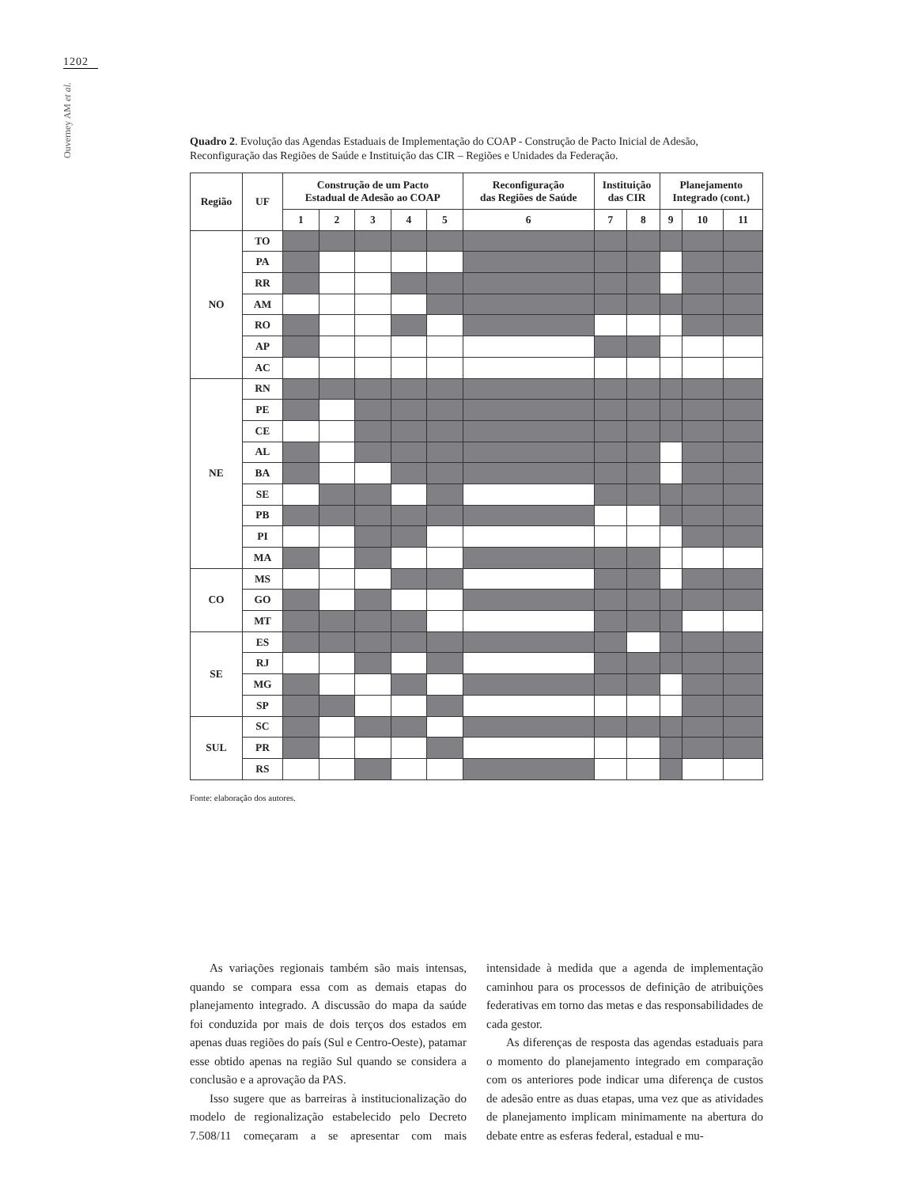1202
Ouverney AM et al.
Quadro 2. Evolução das Agendas Estaduais de Implementação do COAP - Construção de Pacto Inicial de Adesão, Reconfiguração das Regiões de Saúde e Instituição das CIR – Regiões e Unidades da Federação.
| Região | UF | Construção de um Pacto Estadual de Adesão ao COAP | | | | | Reconfiguração das Regiões de Saúde | Instituição das CIR | | Planejamento Integrado (cont.) | | |
| --- | --- | --- | --- | --- | --- | --- | --- | --- | --- | --- | --- | --- |
| | | 1 | 2 | 3 | 4 | 5 | 6 | 7 | 8 | 9 | 10 | 11 |
| NO | TO | | | | | | | | | | | |
| | PA | | | | | | | | | | | |
| | RR | | | | | | | | | | | |
| | AM | | | | | | | | | | | |
| | RO | | | | | | | | | | | |
| | AP | | | | | | | | | | | |
| | AC | | | | | | | | | | | |
| NE | RN | | | | | | | | | | | |
| | PE | | | | | | | | | | | |
| | CE | | | | | | | | | | | |
| | AL | | | | | | | | | | | |
| | BA | | | | | | | | | | | |
| | SE | | | | | | | | | | | |
| | PB | | | | | | | | | | | |
| | PI | | | | | | | | | | | |
| | MA | | | | | | | | | | | |
| CO | MS | | | | | | | | | | | |
| | GO | | | | | | | | | | | |
| | MT | | | | | | | | | | | |
| SE | ES | | | | | | | | | | | |
| | RJ | | | | | | | | | | | |
| | MG | | | | | | | | | | | |
| | SP | | | | | | | | | | | |
| SUL | SC | | | | | | | | | | | |
| | PR | | | | | | | | | | | |
| | RS | | | | | | | | | | | |
Fonte: elaboração dos autores.
As variações regionais também são mais intensas, quando se compara essa com as demais etapas do planejamento integrado. A discussão do mapa da saúde foi conduzida por mais de dois terços dos estados em apenas duas regiões do país (Sul e Centro-Oeste), patamar esse obtido apenas na região Sul quando se considera a conclusão e a aprovação da PAS.
Isso sugere que as barreiras à institucionalização do modelo de regionalização estabelecido pelo Decreto 7.508/11 começaram a se apresentar com mais intensidade à medida que a agenda de implementação caminhou para os processos de definição de atribuições federativas em torno das metas e das responsabilidades de cada gestor.
As diferenças de resposta das agendas estaduais para o momento do planejamento integrado em comparação com os anteriores pode indicar uma diferença de custos de adesão entre as duas etapas, uma vez que as atividades de planejamento implicam minimamente na abertura do debate entre as esferas federal, estadual e mu-